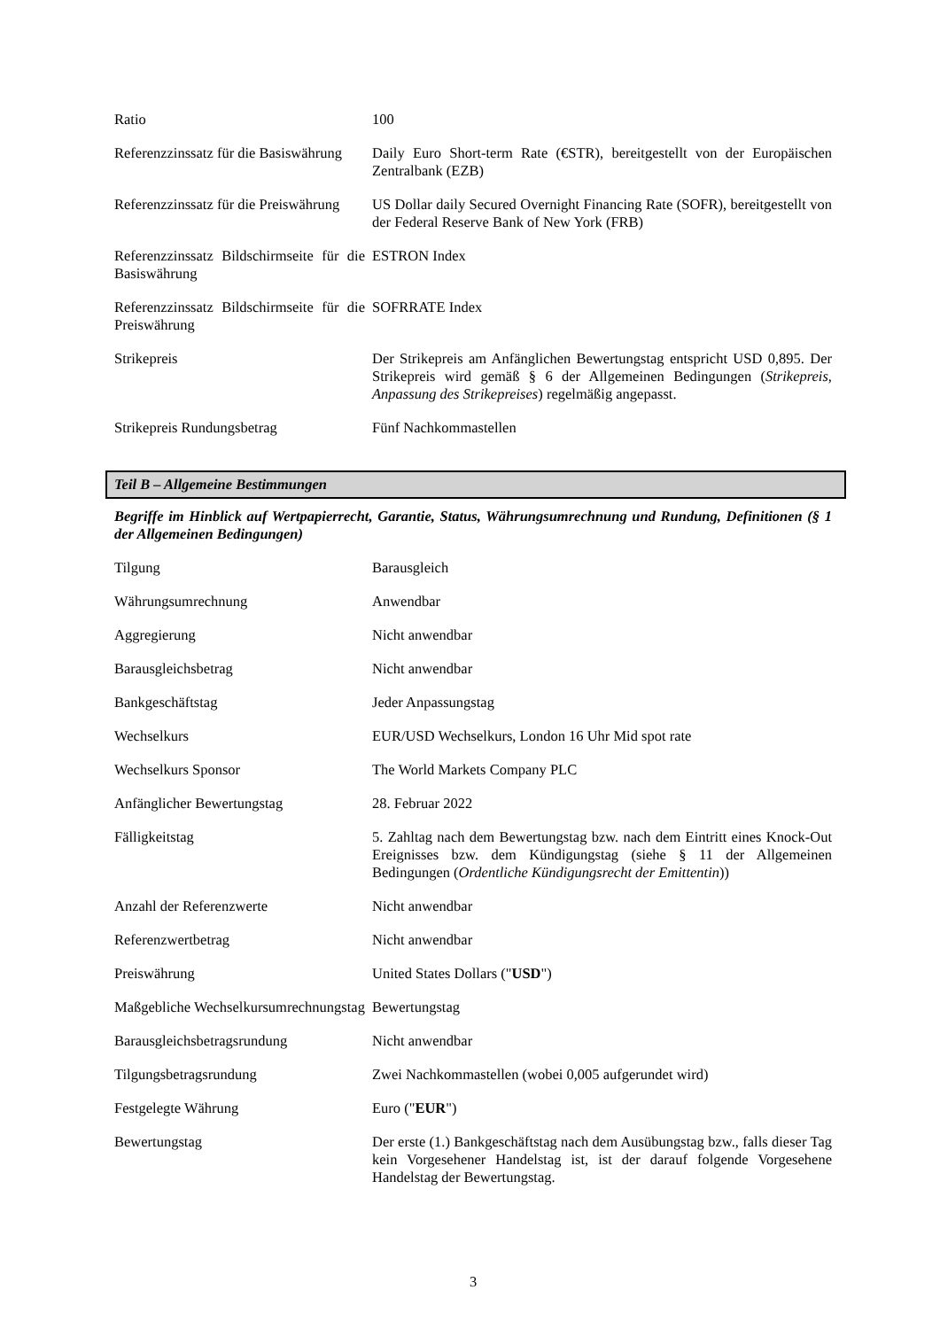| Ratio | 100 |
| Referenzzinssatz für die Basiswährung | Daily Euro Short-term Rate (€STR), bereitgestellt von der Europäischen Zentralbank (EZB) |
| Referenzzinssatz für die Preiswährung | US Dollar daily Secured Overnight Financing Rate (SOFR), bereitgestellt von der Federal Reserve Bank of New York (FRB) |
| Referenzzinssatz Bildschirmseite für die Basiswährung | ESTRON Index |
| Referenzzinssatz Bildschirmseite für die Preiswährung | SOFRRATE Index |
| Strikepreis | Der Strikepreis am Anfänglichen Bewertungstag entspricht USD 0,895. Der Strikepreis wird gemäß § 6 der Allgemeinen Bedingungen ( Strikepreis, Anpassung des Strikepreises ) regelmäßig angepasst. |
| Strikepreis Rundungsbetrag | Fünf Nachkommastellen |
Teil B – Allgemeine Bestimmungen
Begriffe im Hinblick auf Wertpapierrecht, Garantie, Status, Währungsumrechnung und Rundung, Definitionen (§ 1 der Allgemeinen Bedingungen)
| Tilgung | Barausgleich |
| Währungsumrechnung | Anwendbar |
| Aggregierung | Nicht anwendbar |
| Barausgleichsbetrag | Nicht anwendbar |
| Bankgeschäftstag | Jeder Anpassungstag |
| Wechselkurs | EUR/USD Wechselkurs, London 16 Uhr Mid spot rate |
| Wechselkurs Sponsor | The World Markets Company PLC |
| Anfänglicher Bewertungstag | 28. Februar 2022 |
| Fälligkeitstag | 5. Zahltag nach dem Bewertungstag bzw. nach dem Eintritt eines Knock-Out Ereignisses bzw. dem Kündigungstag (siehe § 11 der Allgemeinen Bedingungen ( Ordentliche Kündigungsrecht der Emittentin )) |
| Anzahl der Referenzwerte | Nicht anwendbar |
| Referenzwertbetrag | Nicht anwendbar |
| Preiswährung | United States Dollars (" USD ") |
| Maßgebliche Wechselkursumrechnungstag | Bewertungstag |
| Barausgleichsbetragsrundung | Nicht anwendbar |
| Tilgungsbetragsrundung | Zwei Nachkommastellen (wobei 0,005 aufgerundet wird) |
| Festgelegte Währung | Euro (" EUR ") |
| Bewertungstag | Der erste (1.) Bankgeschäftstag nach dem Ausübungstag bzw., falls dieser Tag kein Vorgesehener Handelstag ist, ist der darauf folgende Vorgesehene Handelstag der Bewertungstag. |
3